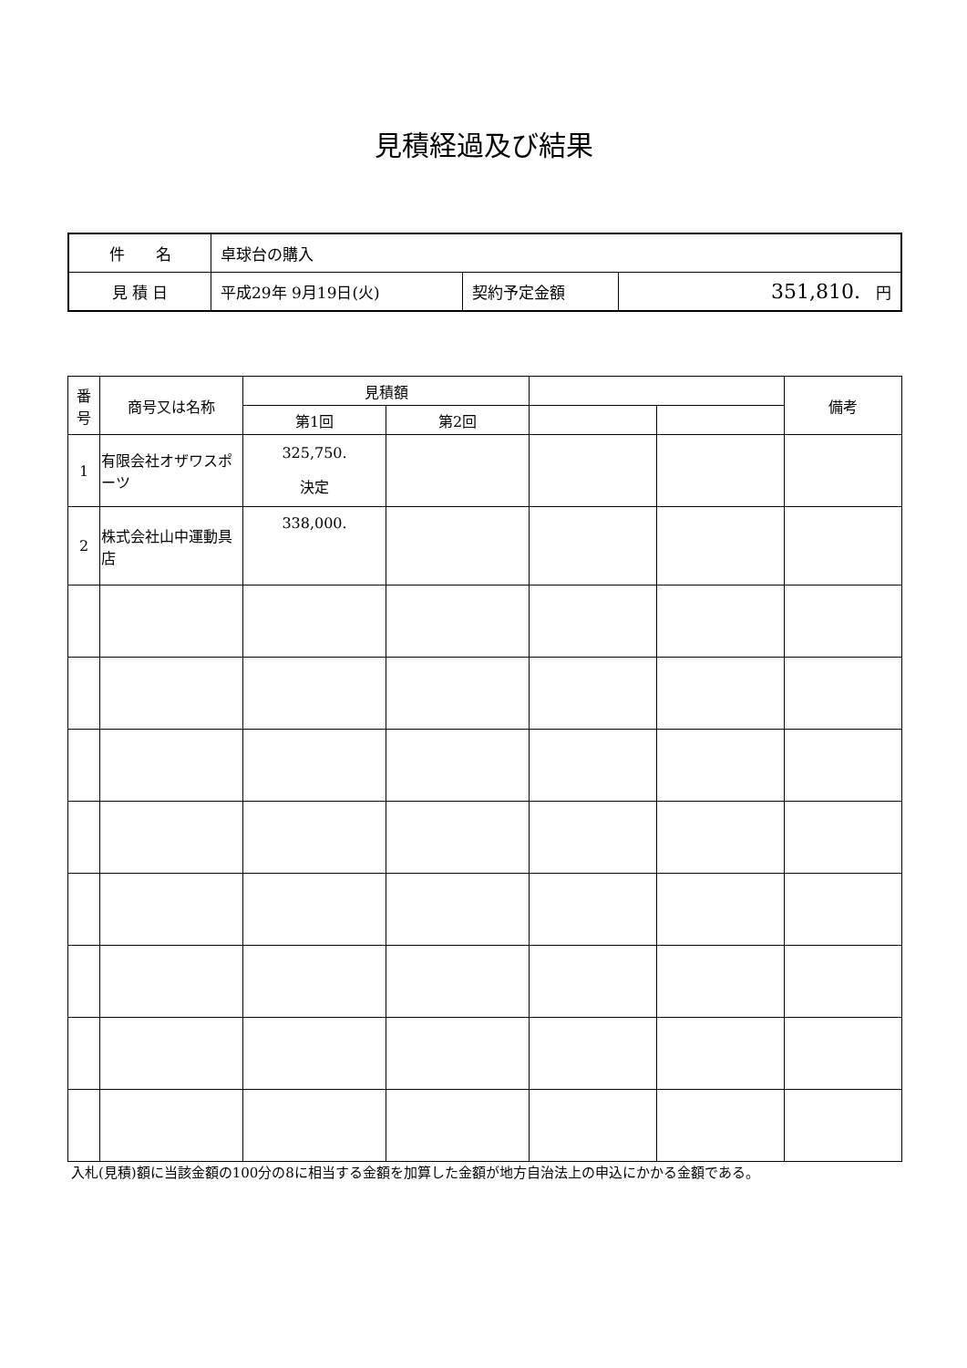見積経過及び結果
| 件 名 | 卓球台の購入 | | |
| 見 積 日 | 平成29年 9月19日(火) | 契約予定金額 | 351,810. 円 |
| 番 号 | 商号又は名称 | 見積額 | | | | 備考 |
| --- | --- | --- | --- | --- | --- | --- |
| | | 第1回 | 第2回 | | | |
| 1 | 有限会社オザワスポーツ | 325,750. 決定 | | | | |
| 2 | 株式会社山中運動具店 | 338,000. | | | | |
入札(見積)額に当該金額の100分の8に相当する金額を加算した金額が地方自治法上の申込にかかる金額である。